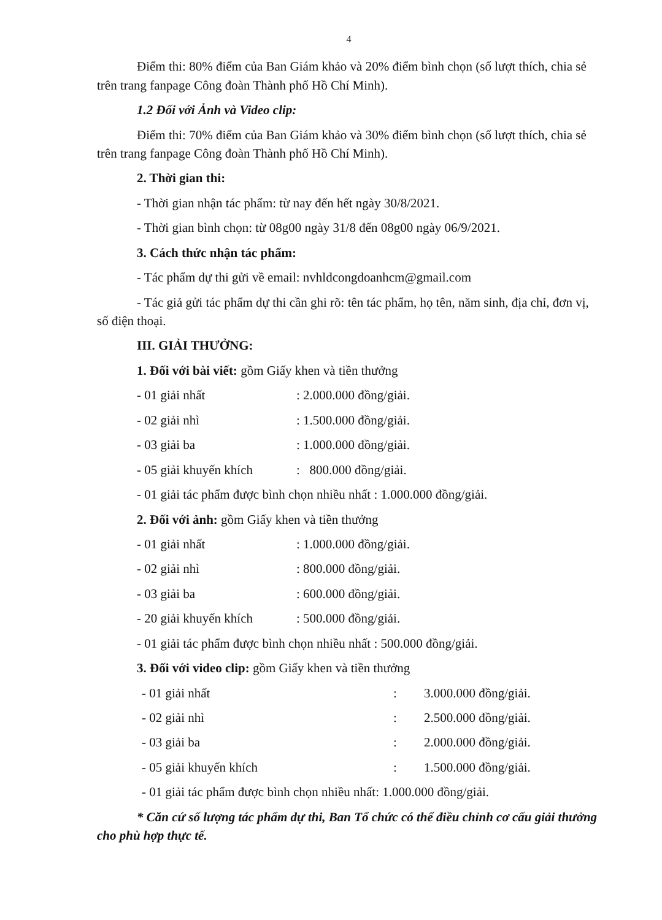4
Điểm thi: 80% điểm của Ban Giám khảo và 20% điểm bình chọn (số lượt thích, chia sẻ trên trang fanpage Công đoàn Thành phố Hồ Chí Minh).
1.2 Đối với Ảnh và Video clip:
Điểm thi: 70% điểm của Ban Giám khảo và 30% điểm bình chọn (số lượt thích, chia sẻ trên trang fanpage Công đoàn Thành phố Hồ Chí Minh).
2. Thời gian thi:
- Thời gian nhận tác phẩm: từ nay đến hết ngày 30/8/2021.
- Thời gian bình chọn: từ 08g00 ngày 31/8 đến 08g00 ngày 06/9/2021.
3. Cách thức nhận tác phẩm:
- Tác phẩm dự thi gửi về email: nvhldcongdoanhcm@gmail.com
- Tác giả gửi tác phẩm dự thi cần ghi rõ: tên tác phẩm, họ tên, năm sinh, địa chỉ, đơn vị, số điện thoại.
III. GIẢI THƯỞNG:
1. Đối với bài viết: gồm Giấy khen và tiền thưởng
- 01 giải nhất: 2.000.000 đồng/giải.
- 02 giải nhì: 1.500.000 đồng/giải.
- 03 giải ba: 1.000.000 đồng/giải.
- 05 giải khuyến khích: 800.000 đồng/giải.
- 01 giải tác phẩm được bình chọn nhiều nhất : 1.000.000 đồng/giải.
2. Đối với ảnh: gồm Giấy khen và tiền thưởng
- 01 giải nhất: 1.000.000 đồng/giải.
- 02 giải nhì: 800.000 đồng/giải.
- 03 giải ba: 600.000 đồng/giải.
- 20 giải khuyến khích: 500.000 đồng/giải.
- 01 giải tác phẩm được bình chọn nhiều nhất : 500.000 đồng/giải.
3. Đối với video clip: gồm Giấy khen và tiền thưởng
- 01 giải nhất: 3.000.000 đồng/giải.
- 02 giải nhì: 2.500.000 đồng/giải.
- 03 giải ba: 2.000.000 đồng/giải.
- 05 giải khuyến khích: 1.500.000 đồng/giải.
- 01 giải tác phẩm được bình chọn nhiều nhất: 1.000.000 đồng/giải.
* Căn cứ số lượng tác phẩm dự thi, Ban Tổ chức có thể điều chỉnh cơ cấu giải thưởng cho phù hợp thực tế.